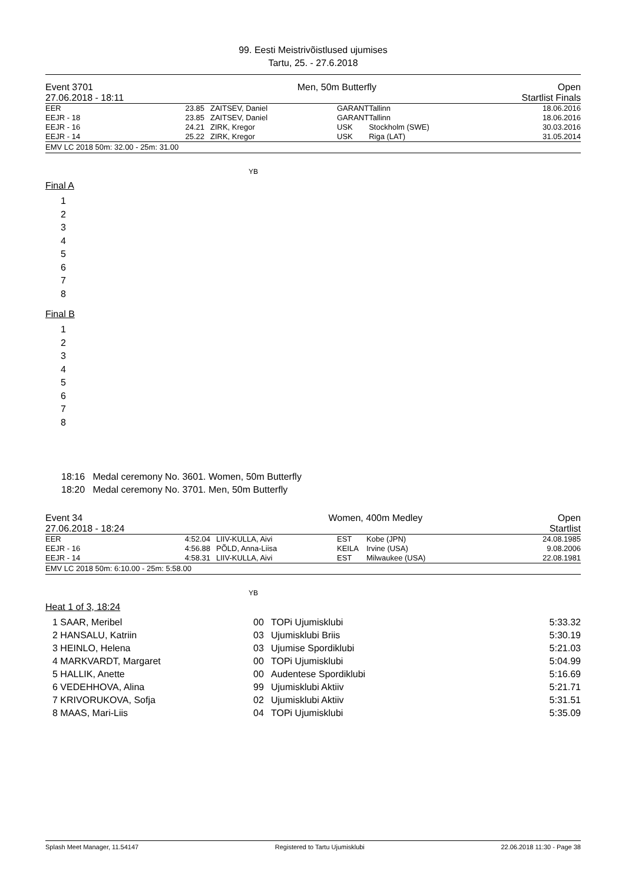99. Eesti Meistrivõistlused ujumises
Tartu, 25. - 27.6.2018
| Event 3701 | Men, 50m Butterfly | Open |
| 27.06.2018 - 18:11 | | Startlist Finals |
| EER | 23.85 | ZAITSEV, Daniel | GARANT | Tallinn | 18.06.2016 |
| EEJR - 18 | 23.85 | ZAITSEV, Daniel | GARANT | Tallinn | 18.06.2016 |
| EEJR - 16 | 24.21 | ZIRK, Kregor | USK | Stockholm (SWE) | 30.03.2016 |
| EEJR - 14 | 25.22 | ZIRK, Kregor | USK | Riga (LAT) | 31.05.2014 |
EMV LC 2018 50m: 32.00 - 25m: 31.00
YB
Final A
1
2
3
4
5
6
7
8
Final B
1
2
3
4
5
6
7
8
18:16 Medal ceremony No. 3601. Women, 50m Butterfly
18:20 Medal ceremony No. 3701. Men, 50m Butterfly
| Event 34 | Women, 400m Medley | Open |
| 27.06.2018 - 18:24 | | Startlist |
| EER | 4:52.04 | LIIV-KULLA, Aivi | EST | Kobe (JPN) | 24.08.1985 |
| EEJR - 16 | 4:56.88 | PÕLD, Anna-Liisa | KEILA | Irvine (USA) | 9.08.2006 |
| EEJR - 14 | 4:58.31 | LIIV-KULLA, Aivi | EST | Milwaukee (USA) | 22.08.1981 |
EMV LC 2018 50m: 6:10.00 - 25m: 5:58.00
YB
Heat 1 of 3, 18:24
| 1 SAAR, Meribel | 00 | TOPi Ujumisklubi | 5:33.32 |
| 2 HANSALU, Katriin | 03 | Ujumisklubi Briis | 5:30.19 |
| 3 HEINLO, Helena | 03 | Ujumise Spordiklubi | 5:21.03 |
| 4 MARKVARDT, Margaret | 00 | TOPi Ujumisklubi | 5:04.99 |
| 5 HALLIK, Anette | 00 | Audentese Spordiklubi | 5:16.69 |
| 6 VEDEHHOVA, Alina | 99 | Ujumisklubi Aktiiv | 5:21.71 |
| 7 KRIVORUKOVA, Sofja | 02 | Ujumisklubi Aktiiv | 5:31.51 |
| 8 MAAS, Mari-Liis | 04 | TOPi Ujumisklubi | 5:35.09 |
Splash Meet Manager, 11.54147 Registered to Tartu Ujumisklubi 22.06.2018 11:30 - Page 38